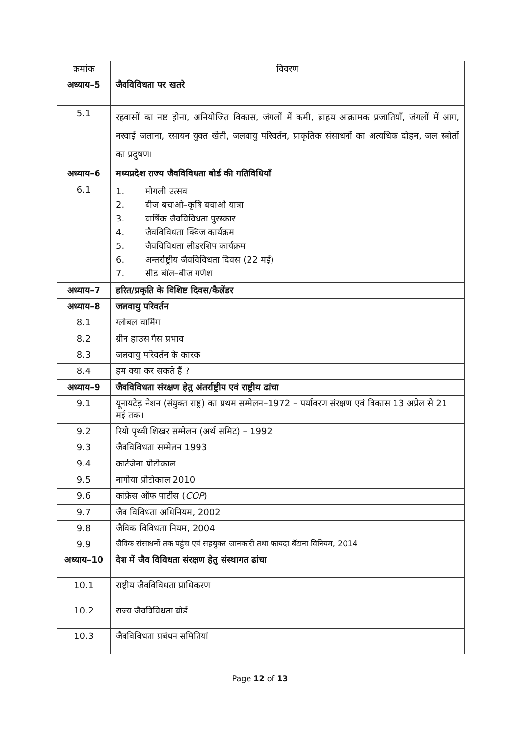| क्रमांक | विवरण |
| --- | --- |
| अध्याय–5 | जैवविविधता पर खतरे |
| 5.1 | रहवासों का नष्ट होना, अनियोजित विकास, जंगलों में कमी, ब्राहय आक्रामक प्रजातियाँ, जंगलों में आग, नरवाई जलाना, रसायन युक्त खेती, जलवायु परिवर्तन, प्राकृतिक संसाधनों का अत्यधिक दोहन, जल स्त्रोतों का प्रदुषण। |
| अध्याय–6 | मध्यप्रदेश राज्य जैवविविधता बोर्ड की गतिविधियाँ |
| 6.1 | 1. मोगली उत्सव 2. बीज बचाओ–कृषि बचाओ यात्रा 3. वार्षिक जैवविविधता पुरस्कार 4. जैवविविधता क्विज कार्यक्रम 5. जैवविविधता लीडरशिप कार्यक्रम 6. अन्तर्राष्ट्रीय जैवविविधता दिवस (22 मई) 7. सीड बॉल–बीज गणेश |
| अध्याय–7 | हरित/प्रकृति के विशिष्ट दिवस/कैलेंडर |
| अध्याय–8 | जलवायु परिवर्तन |
| 8.1 | ग्लोबल वार्मिंग |
| 8.2 | ग्रीन हाउस गैस प्रभाव |
| 8.3 | जलवायु परिवर्तन के कारक |
| 8.4 | हम क्या कर सकते हैं ? |
| अध्याय–9 | जैवविविधता संरक्षण हेतु अंतर्राष्ट्रीय एवं राष्ट्रीय ढांचा |
| 9.1 | यूनायटेड़ नेशन (संयुक्त राष्ट्र) का प्रथम सम्मेलन–1972 – पर्यावरण संरक्षण एवं विकास 13 अप्रेल से 21 मई तक। |
| 9.2 | रियो पृथ्वी शिखर सम्मेलन (अर्थ समिट) – 1992 |
| 9.3 | जैवविविधता सम्मेलन 1993 |
| 9.4 | कार्टजेना प्रोटोकाल |
| 9.5 | नागोया प्रोटोकाल 2010 |
| 9.6 | कांफ्रेस ऑफ पार्टीस ( COP ) |
| 9.7 | जैव विविधता अधिनियम, 2002 |
| 9.8 | जैविक विविधता नियम, 2004 |
| 9.9 | जैविक संसाधनों तक पहुंच एवं सहयुक्त जानकारी तथा फायदा बॅटाना विनियम, 2014 |
| अध्याय–10 | देश में जैव विविधता संरक्षण हेतु संस्थागत ढांचा |
| 10.1 | राष्ट्रीय जैवविविधता प्राधिकरण |
| 10.2 | राज्य जैवविविधता बोर्ड |
| 10.3 | जैवविविधता प्रबंधन समितियां |
Page 12 of 13